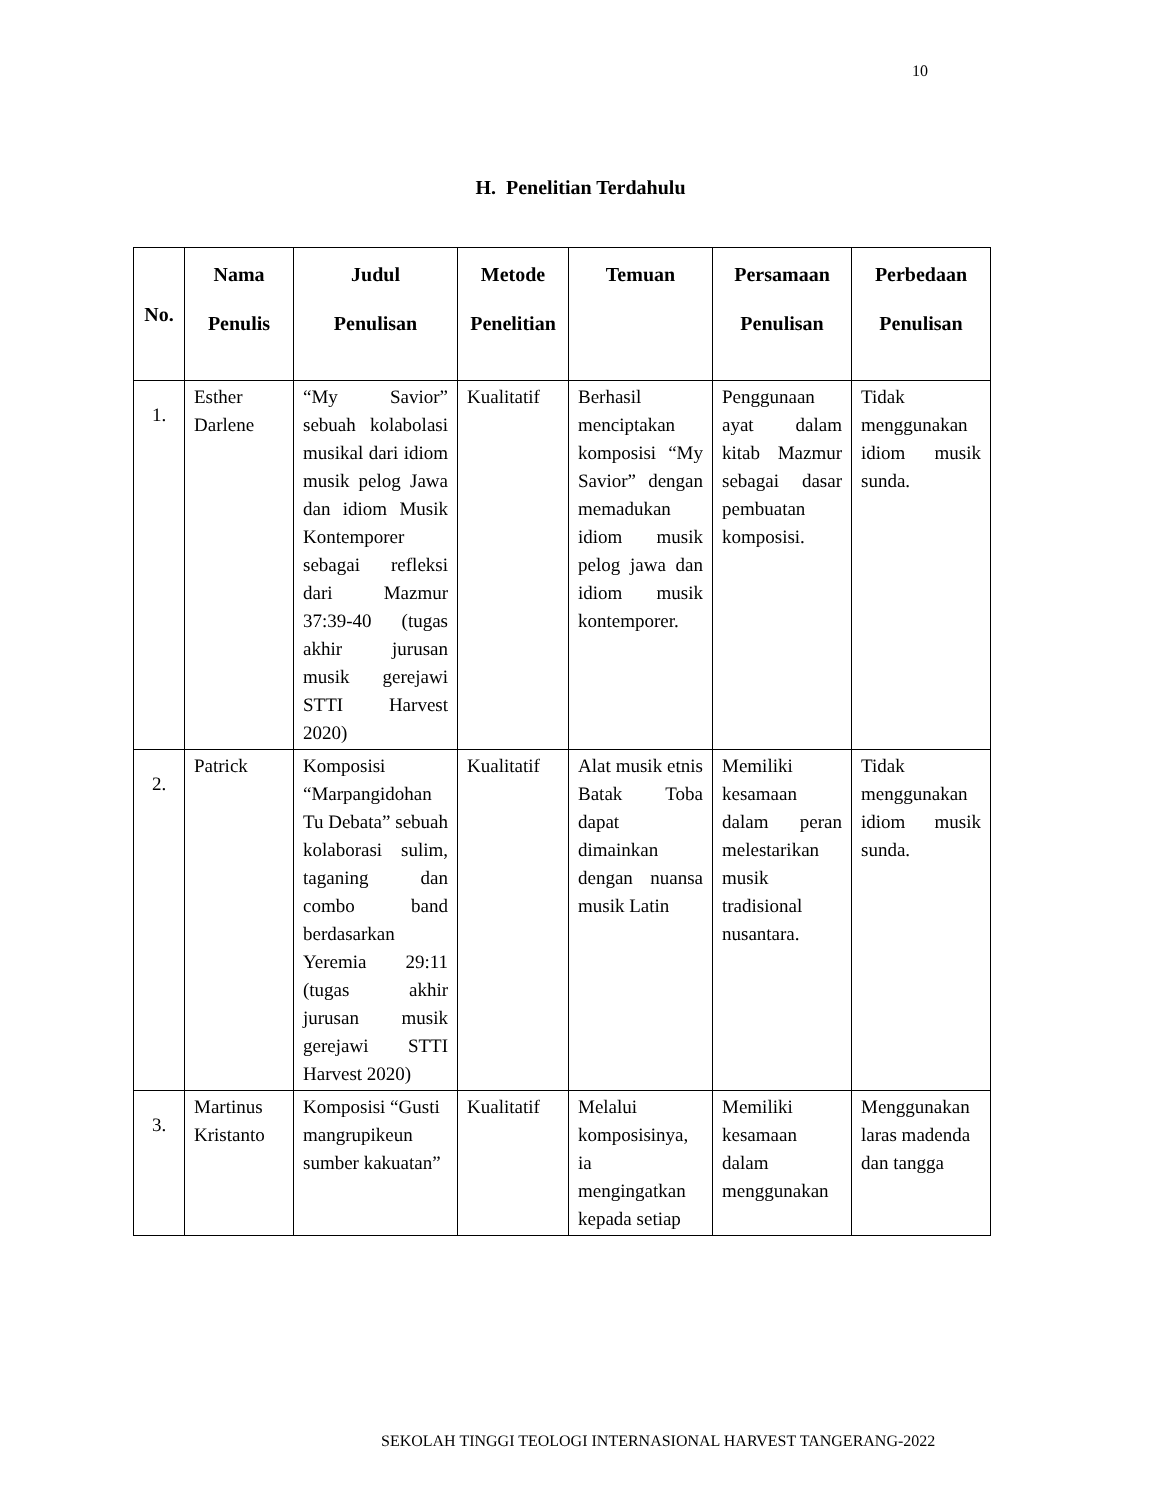10
H. Penelitian Terdahulu
| No. | Nama Penulis | Judul Penulisan | Metode Penelitian | Temuan | Persamaan Penulisan | Perbedaan Penulisan |
| --- | --- | --- | --- | --- | --- | --- |
| 1. | Esther Darlene | “My Savior” sebuah kolabolasi musikal dari idiom musik pelog Jawa dan idiom Musik Kontemporer sebagai refleksi dari Mazmur 37:39-40 (tugas akhir jurusan musik gerejawi STTI Harvest 2020) | Kualitatif | Berhasil menciptakan komposisi “My Savior” dengan memadukan idiom musik pelog jawa dan idiom musik kontemporer. | Penggunaan ayat dalam kitab Mazmur sebagai dasar pembuatan komposisi. | Tidak menggunakan idiom musik sunda. |
| 2. | Patrick | Komposisi “Marpangidohan Tu Debata” sebuah kolaborasi sulim, taganing dan combo band berdasarkan Yeremia 29:11 (tugas akhir jurusan musik gerejawi STTI Harvest 2020) | Kualitatif | Alat musik etnis Batak Toba dapat dimainkan dengan nuansa musik Latin | Memiliki kesamaan dalam peran melestarikan musik tradisional nusantara. | Tidak menggunakan idiom musik sunda. |
| 3. | Martinus Kristanto | Komposisi “Gusti mangrupikeun sumber kakuatan” | Kualitatif | Melalui komposisinya, ia mengingatkan kepada setiap | Memiliki kesamaan dalam menggunakan | Menggunakan laras madenda dan tangga |
SEKOLAH TINGGI TEOLOGI INTERNASIONAL HARVEST TANGERANG-2022